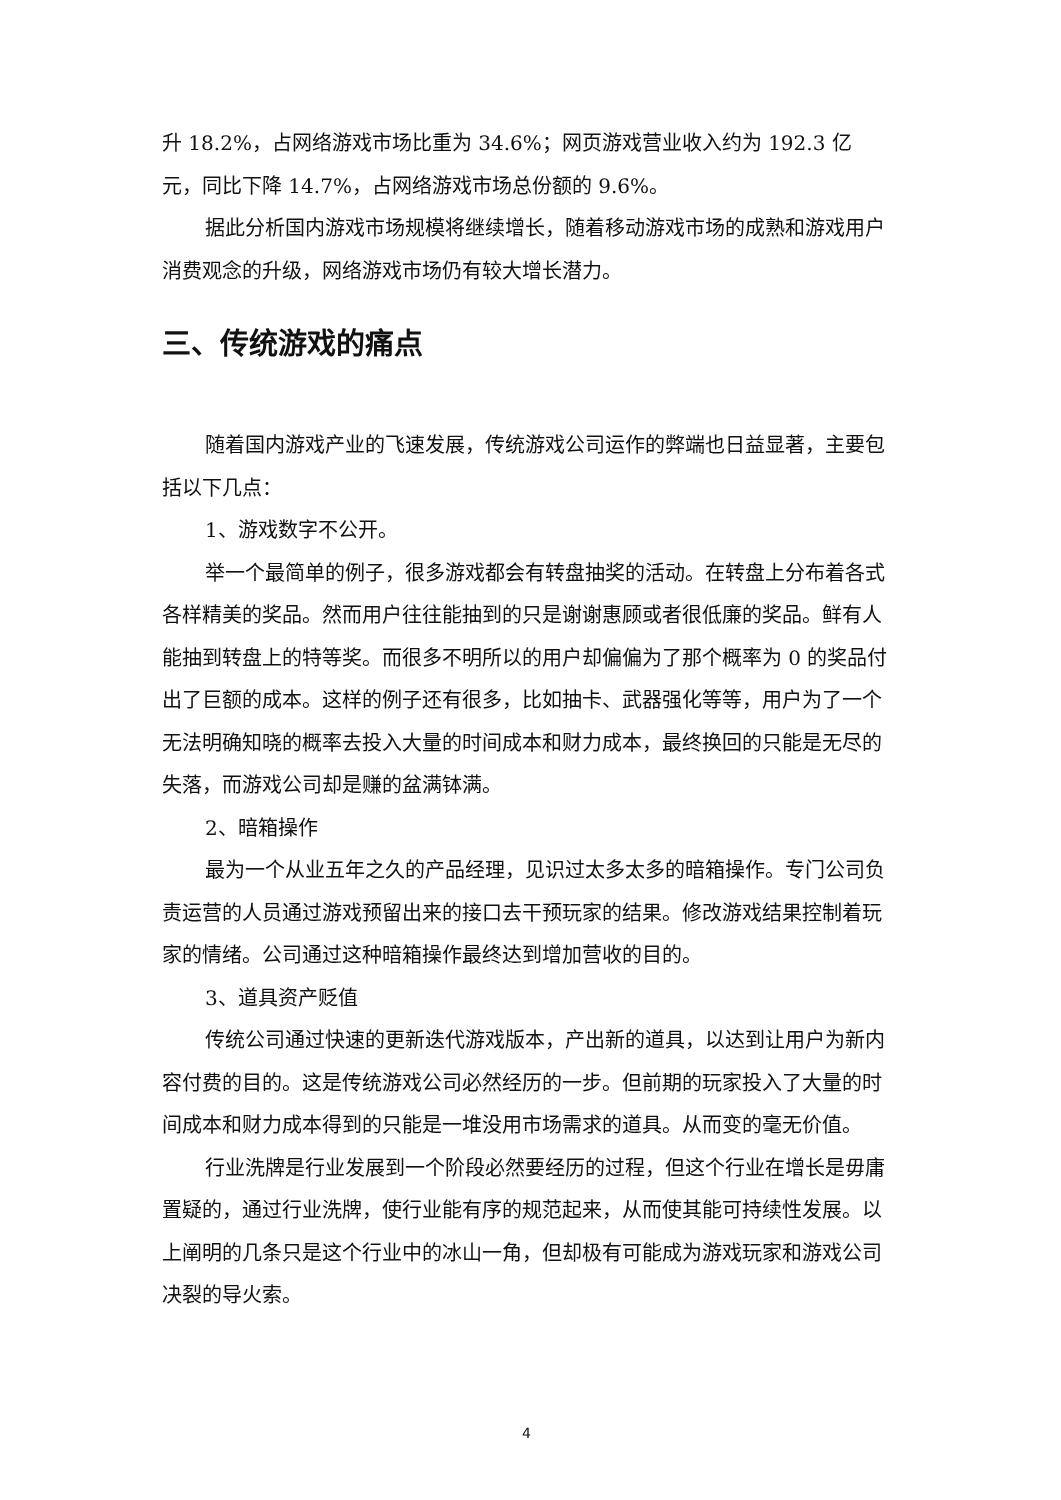升 18.2%，占网络游戏市场比重为 34.6%；网页游戏营业收入约为 192.3 亿元，同比下降 14.7%，占网络游戏市场总份额的 9.6%。
据此分析国内游戏市场规模将继续增长，随着移动游戏市场的成熟和游戏用户消费观念的升级，网络游戏市场仍有较大增长潜力。
三、传统游戏的痛点
随着国内游戏产业的飞速发展，传统游戏公司运作的弊端也日益显著，主要包括以下几点：
1、游戏数字不公开。
举一个最简单的例子，很多游戏都会有转盘抽奖的活动。在转盘上分布着各式各样精美的奖品。然而用户往往能抽到的只是谢谢惠顾或者很低廉的奖品。鲜有人能抽到转盘上的特等奖。而很多不明所以的用户却偏偏为了那个概率为 0 的奖品付出了巨额的成本。这样的例子还有很多，比如抽卡、武器强化等等，用户为了一个无法明确知晓的概率去投入大量的时间成本和财力成本，最终换回的只能是无尽的失落，而游戏公司却是赚的盆满钵满。
2、暗箱操作
最为一个从业五年之久的产品经理，见识过太多太多的暗箱操作。专门公司负责运营的人员通过游戏预留出来的接口去干预玩家的结果。修改游戏结果控制着玩家的情绪。公司通过这种暗箱操作最终达到增加营收的目的。
3、道具资产贬值
传统公司通过快速的更新迭代游戏版本，产出新的道具，以达到让用户为新内容付费的目的。这是传统游戏公司必然经历的一步。但前期的玩家投入了大量的时间成本和财力成本得到的只能是一堆没用市场需求的道具。从而变的毫无价值。
行业洗牌是行业发展到一个阶段必然要经历的过程，但这个行业在增长是毋庸置疑的，通过行业洗牌，使行业能有序的规范起来，从而使其能可持续性发展。以上阐明的几条只是这个行业中的冰山一角，但却极有可能成为游戏玩家和游戏公司决裂的导火索。
4